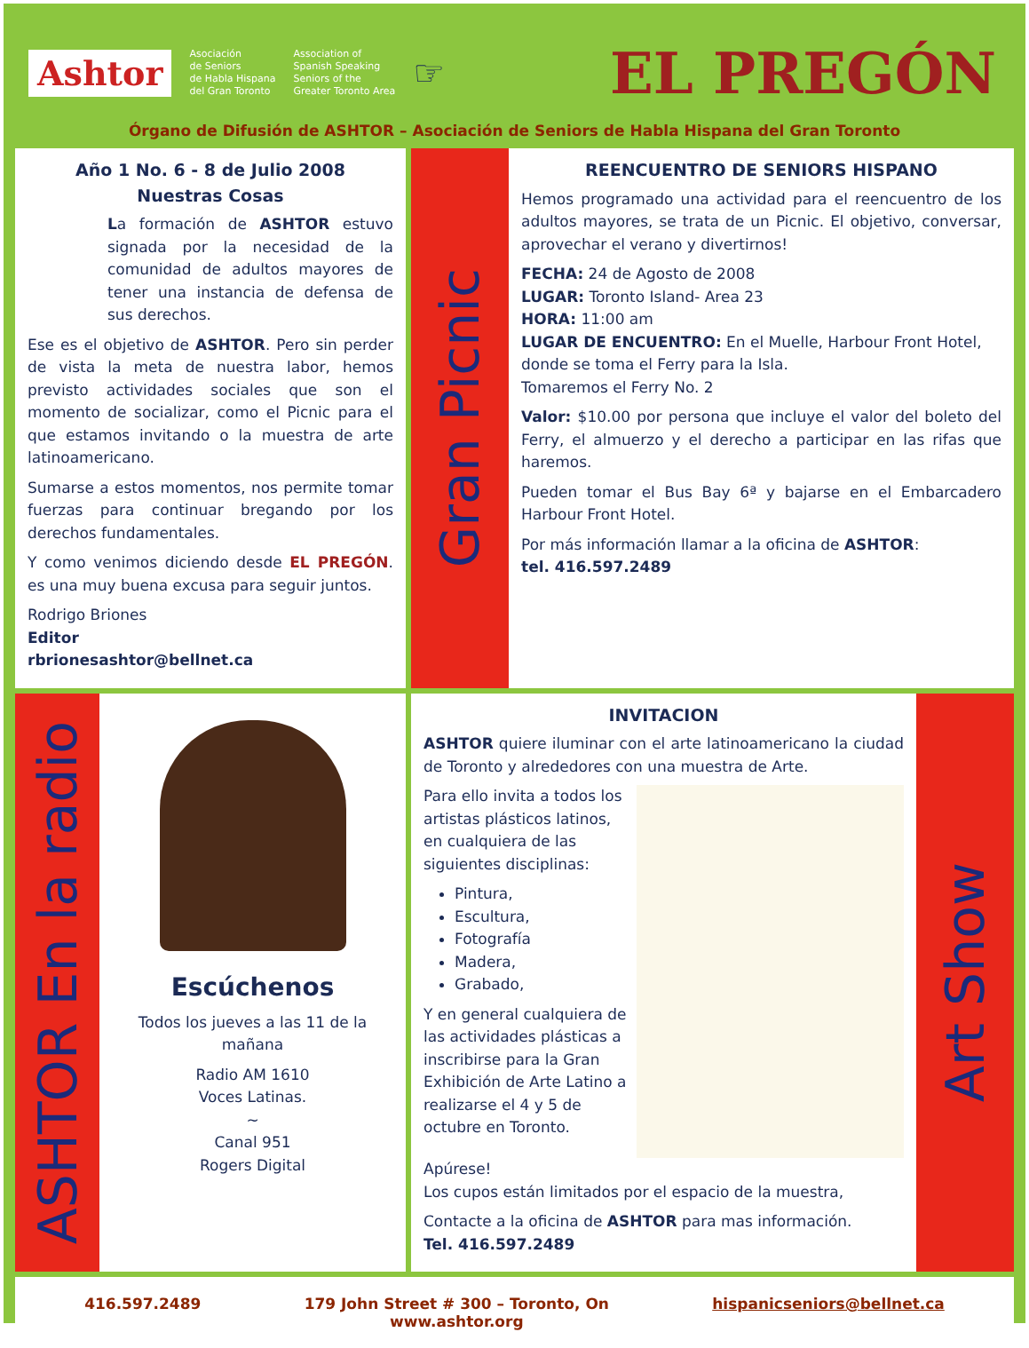Ashtor
Asociación
de Seniors
de Habla Hispana
del Gran Toronto
Association of
Spanish Speaking
Seniors of the
Greater Toronto Area
☞
EL PREGÓN
Órgano de Difusión de ASHTOR – Asociación de Seniors de Habla Hispana del Gran Toronto
Año 1 No. 6 - 8 de Julio 2008
Nuestras Cosas
La formación de ASHTOR estuvo signada por la necesidad de la comunidad de adultos mayores de tener una instancia de defensa de sus derechos.
Ese es el objetivo de ASHTOR. Pero sin perder de vista la meta de nuestra labor, hemos previsto actividades sociales que son el momento de socializar, como el Picnic para el que estamos invitando o la muestra de arte latinoamericano.
Sumarse a estos momentos, nos permite tomar fuerzas para continuar bregando por los derechos fundamentales.
Y como venimos diciendo desde EL PREGÓN. es una muy buena excusa para seguir juntos.
Rodrigo Briones
Editor
rbrionesashtor@bellnet.ca
Gran Picnic
REENCUENTRO DE SENIORS HISPANO
Hemos programado una actividad para el reencuentro de los adultos mayores, se trata de un Picnic. El objetivo, conversar, aprovechar el verano y divertirnos!
FECHA: 24 de Agosto de 2008
LUGAR: Toronto Island- Area 23
HORA: 11:00 am
LUGAR DE ENCUENTRO: En el Muelle, Harbour Front Hotel, donde se toma el Ferry para la Isla.
Tomaremos el Ferry No. 2
Valor: $10.00 por persona que incluye el valor del boleto del Ferry, el almuerzo y el derecho a participar en las rifas que haremos.
Pueden tomar el Bus Bay 6ª y bajarse en el Embarcadero Harbour Front Hotel.
Por más información llamar a la oficina de ASHTOR:
tel. 416.597.2489
ASHTOR En la radio
Escúchenos
Todos los jueves a las 11 de la mañana
Radio AM 1610
Voces Latinas.
~
Canal 951
Rogers Digital
INVITACION
ASHTOR quiere iluminar con el arte latinoamericano la ciudad de Toronto y alrededores con una muestra de Arte.
Para ello invita a todos los artistas plásticos latinos, en cualquiera de las siguientes disciplinas:
Pintura,
Escultura,
Fotografía
Madera,
Grabado,
Y en general cualquiera de las actividades plásticas a inscribirse para la Gran Exhibición de Arte Latino a realizarse el 4 y 5 de octubre en Toronto.
Apúrese!
Los cupos están limitados por el espacio de la muestra,
Contacte a la oficina de ASHTOR para mas información.
Tel. 416.597.2489
Art Show
416.597.2489 179 John Street # 300 – Toronto, On
www.ashtor.org hispanicseniors@bellnet.ca